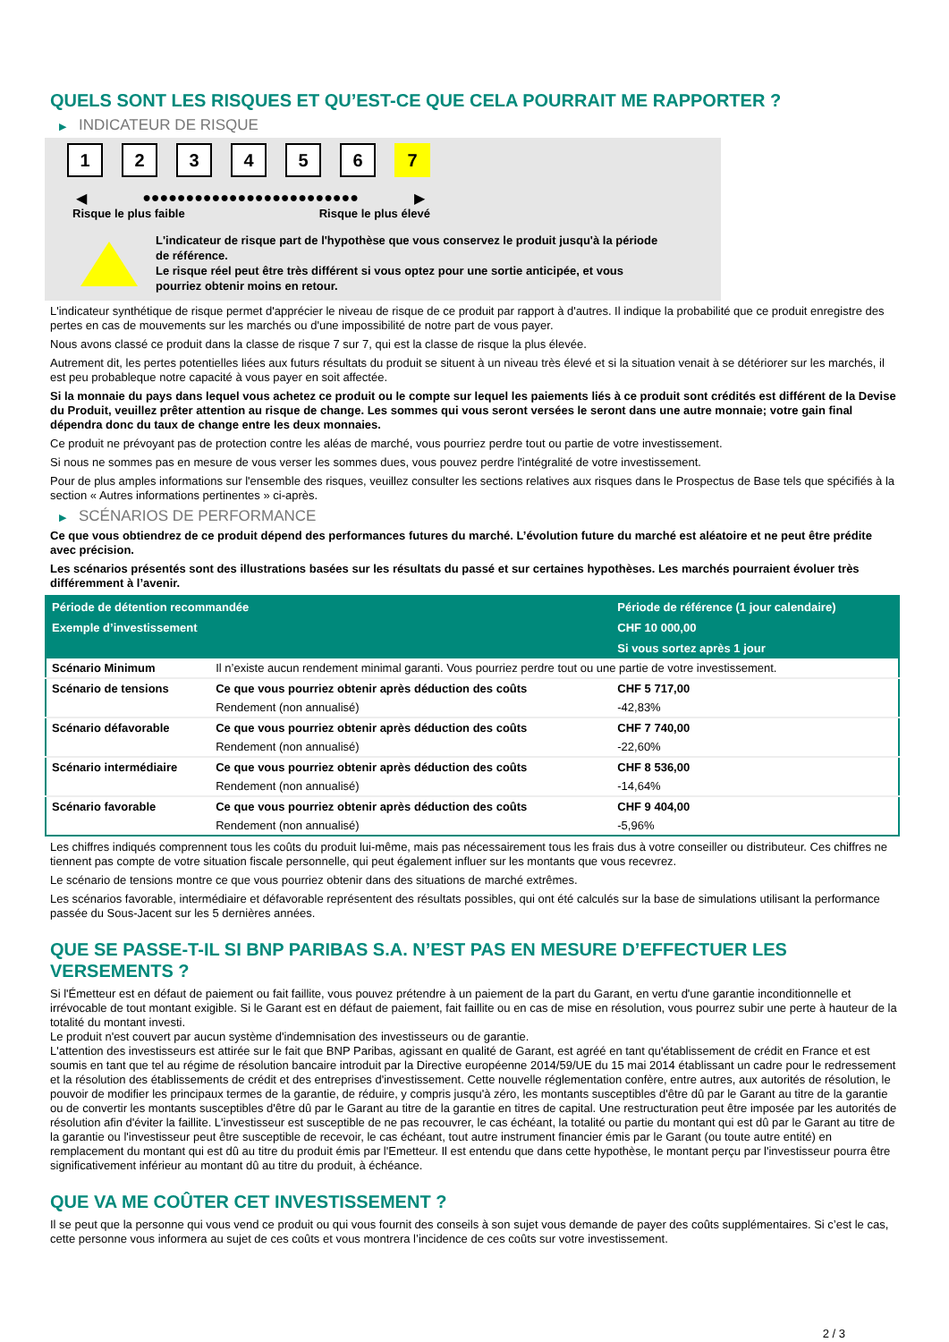QUELS SONT LES RISQUES ET QU’EST-CE QUE CELA POURRAIT ME RAPPORTER ?
▶ INDICATEUR DE RISQUE
1 2 3 4 5 6 7
◀ ●●●●●●●●●●●●●●●●●●●●●●●●● ▶
Risque le plus faible Risque le plus élevé
L'indicateur de risque part de l'hypothèse que vous conservez le produit jusqu'à la période de référence.
Le risque réel peut être très différent si vous optez pour une sortie anticipée, et vous pourriez obtenir moins en retour.
L'indicateur synthétique de risque permet d'apprécier le niveau de risque de ce produit par rapport à d'autres. Il indique la probabilité que ce produit enregistre des pertes en cas de mouvements sur les marchés ou d'une impossibilité de notre part de vous payer.
Nous avons classé ce produit dans la classe de risque 7 sur 7, qui est la classe de risque la plus élevée.
Autrement dit, les pertes potentielles liées aux futurs résultats du produit se situent à un niveau très élevé et si la situation venait à se détériorer sur les marchés, il est peu probableque notre capacité à vous payer en soit affectée.
Si la monnaie du pays dans lequel vous achetez ce produit ou le compte sur lequel les paiements liés à ce produit sont crédités est différent de la Devise du Produit, veuillez prêter attention au risque de change. Les sommes qui vous seront versées le seront dans une autre monnaie; votre gain final dépendra donc du taux de change entre les deux monnaies.
Ce produit ne prévoyant pas de protection contre les aléas de marché, vous pourriez perdre tout ou partie de votre investissement.
Si nous ne sommes pas en mesure de vous verser les sommes dues, vous pouvez perdre l'intégralité de votre investissement.
Pour de plus amples informations sur l'ensemble des risques, veuillez consulter les sections relatives aux risques dans le Prospectus de Base tels que spécifiés à la section « Autres informations pertinentes » ci-après.
▶ SCÉNARIOS DE PERFORMANCE
Ce que vous obtiendrez de ce produit dépend des performances futures du marché. L’évolution future du marché est aléatoire et ne peut être prédite avec précision.
Les scénarios présentés sont des illustrations basées sur les résultats du passé et sur certaines hypothèses. Les marchés pourraient évoluer très différemment à l’avenir.
| Période de détention recommandée | | Période de référence (1 jour calendaire) |
| --- | --- | --- |
| Exemple d’investissement | | CHF 10 000,00 |
| | | Si vous sortez après 1 jour |
| Scénario Minimum | Il n’existe aucun rendement minimal garanti. Vous pourriez perdre tout ou une partie de votre investissement. | |
| Scénario de tensions | Ce que vous pourriez obtenir après déduction des coûts | CHF 5 717,00 |
| | Rendement (non annualisé) | -42,83% |
| Scénario défavorable | Ce que vous pourriez obtenir après déduction des coûts | CHF 7 740,00 |
| | Rendement (non annualisé) | -22,60% |
| Scénario intermédiaire | Ce que vous pourriez obtenir après déduction des coûts | CHF 8 536,00 |
| | Rendement (non annualisé) | -14,64% |
| Scénario favorable | Ce que vous pourriez obtenir après déduction des coûts | CHF 9 404,00 |
| | Rendement (non annualisé) | -5,96% |
Les chiffres indiqués comprennent tous les coûts du produit lui-même, mais pas nécessairement tous les frais dus à votre conseiller ou distributeur. Ces chiffres ne tiennent pas compte de votre situation fiscale personnelle, qui peut également influer sur les montants que vous recevrez.
Le scénario de tensions montre ce que vous pourriez obtenir dans des situations de marché extrêmes.
Les scénarios favorable, intermédiaire et défavorable représentent des résultats possibles, qui ont été calculés sur la base de simulations utilisant la performance passée du Sous-Jacent sur les 5 dernières années.
QUE SE PASSE-T-IL SI BNP PARIBAS S.A. N’EST PAS EN MESURE D’EFFECTUER LES VERSEMENTS ?
Si l'Émetteur est en défaut de paiement ou fait faillite, vous pouvez prétendre à un paiement de la part du Garant, en vertu d'une garantie inconditionnelle et irrévocable de tout montant exigible. Si le Garant est en défaut de paiement, fait faillite ou en cas de mise en résolution, vous pourrez subir une perte à hauteur de la totalité du montant investi.
Le produit n'est couvert par aucun système d'indemnisation des investisseurs ou de garantie.
L'attention des investisseurs est attirée sur le fait que BNP Paribas, agissant en qualité de Garant, est agréé en tant qu'établissement de crédit en France et est soumis en tant que tel au régime de résolution bancaire introduit par la Directive européenne 2014/59/UE du 15 mai 2014 établissant un cadre pour le redressement et la résolution des établissements de crédit et des entreprises d'investissement. Cette nouvelle réglementation confère, entre autres, aux autorités de résolution, le pouvoir de modifier les principaux termes de la garantie, de réduire, y compris jusqu'à zéro, les montants susceptibles d'être dû par le Garant au titre de la garantie ou de convertir les montants susceptibles d'être dû par le Garant au titre de la garantie en titres de capital. Une restructuration peut être imposée par les autorités de résolution afin d'éviter la faillite. L'investisseur est susceptible de ne pas recouvrer, le cas échéant, la totalité ou partie du montant qui est dû par le Garant au titre de la garantie ou l'investisseur peut être susceptible de recevoir, le cas échéant, tout autre instrument financier émis par le Garant (ou toute autre entité) en remplacement du montant qui est dû au titre du produit émis par l'Emetteur. Il est entendu que dans cette hypothèse, le montant perçu par l'investisseur pourra être significativement inférieur au montant dû au titre du produit, à échéance.
QUE VA ME COÛTER CET INVESTISSEMENT ?
Il se peut que la personne qui vous vend ce produit ou qui vous fournit des conseils à son sujet vous demande de payer des coûts supplémentaires. Si c’est le cas, cette personne vous informera au sujet de ces coûts et vous montrera l’incidence de ces coûts sur votre investissement.
2 / 3